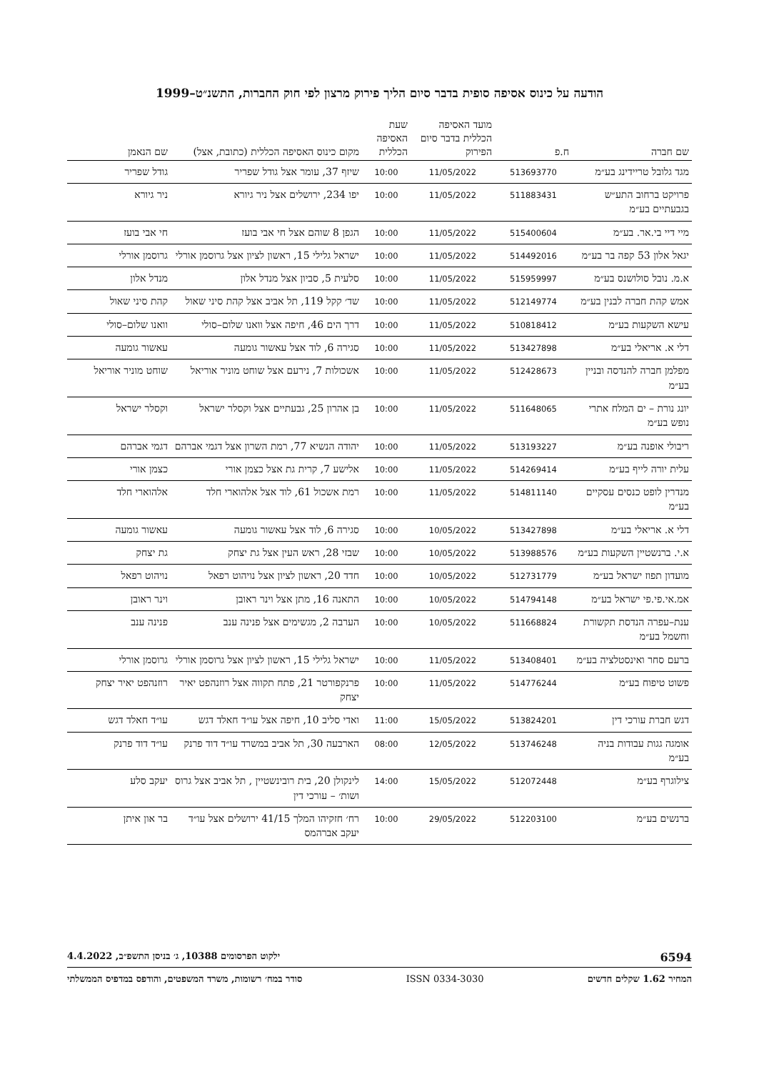הודעה על כינוס אסיפה סופית בדבר סיום הליך פירוק מרצון לפי חוק החברות, התשנ״ט–1999
| שם חברה | ח.פ | מועד האסיפה הכללית בדבר סיום הפירוק | שעת האסיפה הכללית | מקום כינוס האסיפה הכללית (כתובת, אצל) | שם הנאמן |
| --- | --- | --- | --- | --- | --- |
| מגד גלובל טריידינג בע״מ | 513693770 | 11/05/2022 | 10:00 | שיזף 37, עומר אצל גודל שפריר | גודל שפריר |
| פרויקט ברחוב התע״ש בגבעתיים בע״מ | 511883431 | 11/05/2022 | 10:00 | יפו 234, ירושלים אצל ניר גיורא | ניר גיורא |
| מיי דיי בי.אר. בע״מ | 515400604 | 11/05/2022 | 10:00 | הגפן 8 שוהם אצל חי אבי בועז | חי אבי בועז |
| יגאל אלון 53 קפה בר בע״מ | 514492016 | 11/05/2022 | 10:00 | ישראל גלילי 15, ראשון לציון אצל גרוסמן אורלי | גרוסמן אורלי |
| א.מ. נובל סולושנס בע״מ | 515959997 | 11/05/2022 | 10:00 | סלעית 5, סביון אצל מנדל אלון | מנדל אלון |
| אמש קהת חברה לבנין בע״מ | 512149774 | 11/05/2022 | 10:00 | שד׳ קקל 119, תל אביב אצל קהת סיני שאול | קהת סיני שאול |
| עישא השקעות בע״מ | 510818412 | 11/05/2022 | 10:00 | דרך הים 46, חיפה אצל וואנו שלום–סולי | וואנו שלום–סולי |
| דלי א. אריאלי בע״מ | 513427898 | 11/05/2022 | 10:00 | סגירה 6, לוד אצל עאשור גומעה | עאשור גומעה |
| מפלמן חברה להנדסה ובניין בע״מ | 512428673 | 11/05/2022 | 10:00 | אשכולות 7, נירעם אצל שוחט מוניר אוריאל | שוחט מוניר אוריאל |
| יונג נורת – ים המלח אתרי נופש בע״מ | 511648065 | 11/05/2022 | 10:00 | בן אהרון 25, גבעתיים אצל וקסלר ישראל | וקסלר ישראל |
| ריבולי אופנה בע״מ | 513193227 | 11/05/2022 | 10:00 | יהודה הנשיא 77, רמת השרון אצל דגמי אברהם | דגמי אברהם |
| עלית יורה לייף בע״מ | 514269414 | 11/05/2022 | 10:00 | אלישע 7, קרית גת אצל כצמן אורי | כצמן אורי |
| מנדרין לופט כנסים עסקיים בע״מ | 514811140 | 11/05/2022 | 10:00 | רמת אשכול 61, לוד אצל אלהוארי חלד | אלהוארי חלד |
| דלי א. אריאלי בע״מ | 513427898 | 10/05/2022 | 10:00 | סגירה 6, לוד אצל עאשור גומעה | עאשור גומעה |
| א.י. ברנשטיין השקעות בע״מ | 513988576 | 10/05/2022 | 10:00 | שבזי 28, ראש העין אצל גת יצחק | גת יצחק |
| מועדון תפוז ישראל בע״מ | 512731779 | 10/05/2022 | 10:00 | חדד 20, ראשון לציון אצל נויהוט רפאל | נויהוט רפאל |
| אמ.אי.פי.פי ישראל בע״מ | 514794148 | 10/05/2022 | 10:00 | התאנה 16, מתן אצל וינר ראובן | וינר ראובן |
| ענת–עפרה הנדסת תקשורת וחשמל בע״מ | 511668824 | 10/05/2022 | 10:00 | הערבה 2, מגשימים אצל פנינה ענב | פנינה ענב |
| ברעם סחר ואינסטלציה בע״מ | 513408401 | 11/05/2022 | 10:00 | ישראל גלילי 15, ראשון לציון אצל גרוסמן אורלי | גרוסמן אורלי |
| פשוט טיפוח בע״מ | 514776244 | 11/05/2022 | 10:00 | פרנקפורטר 21, פתח תקווה אצל רוזנהפט יאיר יצחק | רוזנהפט יאיר יצחק |
| דגש חברת עורכי דין | 513824201 | 15/05/2022 | 11:00 | ואדי סליב 10, חיפה אצל עו״ד חאלד דגש | עו״ד חאלד דגש |
| אומגה גגות עבודות בניה בע״מ | 513746248 | 12/05/2022 | 08:00 | הארבעה 30, תל אביב במשרד עו״ד דוד פרנק | עו״ד דוד פרנק |
| צילוגרף בע״מ | 512072448 | 15/05/2022 | 14:00 | לינקולן 20, בית רובינשטיין , תל אביב אצל גרוס ושות׳ – עורכי דין | יעקב סלע |
| ברנשים בע״מ | 512203100 | 29/05/2022 | 10:00 | רח׳ חזקיהו המלך 41/15 ירושלים אצל עו״ד יעקב אברהמס | בר און איתן |
6594 ילקוט הפרסומים 10388, ג׳ בניסן התשפ״ב, 4.4.2022
המחיר 1.62 שקלים חדשים ISSN 0334-3030 סודר במח׳ רשומות, משרד המשפטים, והודפס במדפיס הממשלתי